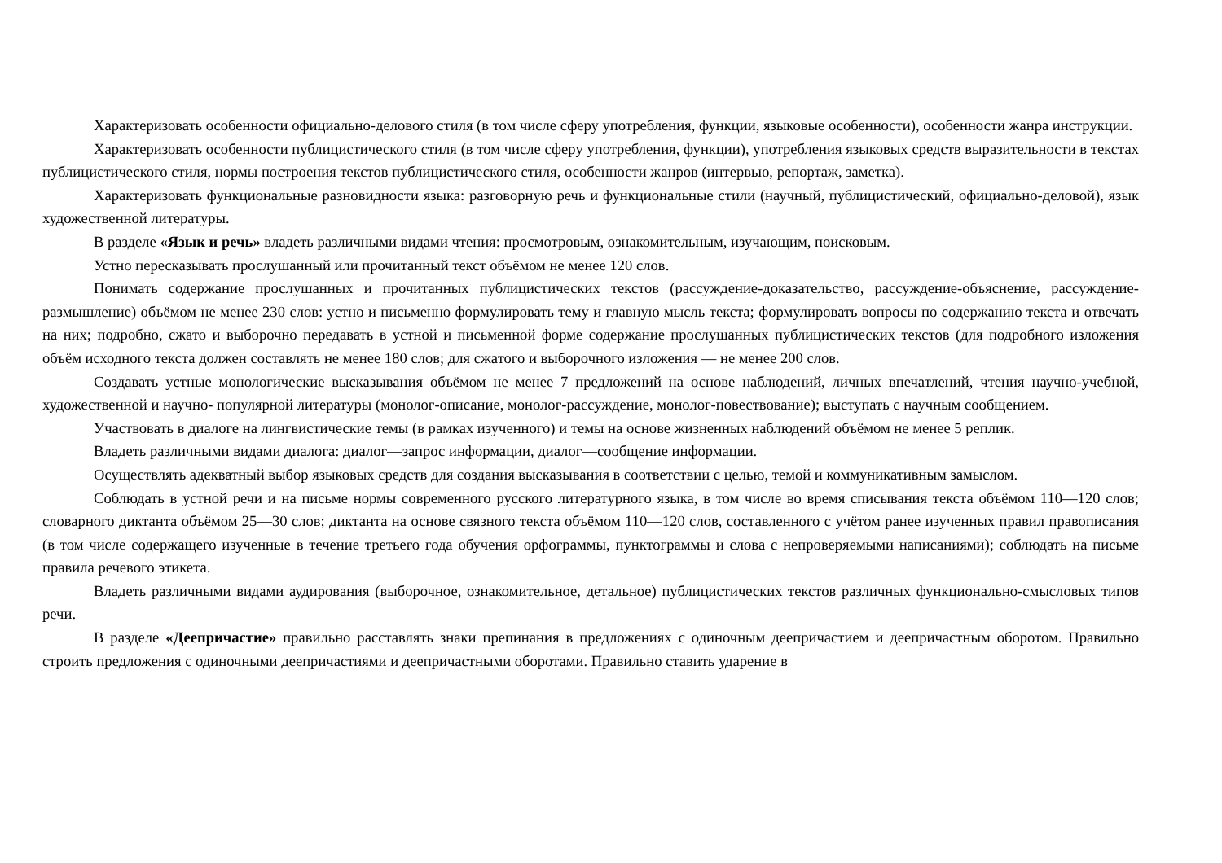Характеризовать особенности официально-делового стиля (в том числе сферу употребления, функции, языковые особенности), особенности жанра инструкции.
Характеризовать особенности публицистического стиля (в том числе сферу употребления, функции), употребления языковых средств выразительности в текстах публицистического стиля, нормы построения текстов публицистического стиля, особенности жанров (интервью, репортаж, заметка).
Характеризовать функциональные разновидности языка: разговорную речь и функциональные стили (научный, публицистический, официально-деловой), язык художественной литературы.
В разделе «Язык и речь» владеть различными видами чтения: просмотровым, ознакомительным, изучающим, поисковым.
Устно пересказывать прослушанный или прочитанный текст объёмом не менее 120 слов.
Понимать содержание прослушанных и прочитанных публицистических текстов (рассуждение-доказательство, рассуждение-объяснение, рассуждение-размышление) объёмом не менее 230 слов: устно и письменно формулировать тему и главную мысль текста; формулировать вопросы по содержанию текста и отвечать на них; подробно, сжато и выборочно передавать в устной и письменной форме содержание прослушанных публицистических текстов (для подробного изложения объём исходного текста должен составлять не менее 180 слов; для сжатого и выборочного изложения — не менее 200 слов.
Создавать устные монологические высказывания объёмом не менее 7 предложений на основе наблюдений, личных впечатлений, чтения научно-учебной, художественной и научно- популярной литературы (монолог-описание, монолог-рассуждение, монолог-повествование); выступать с научным сообщением.
Участвовать в диалоге на лингвистические темы (в рамках изученного) и темы на основе жизненных наблюдений объёмом не менее 5 реплик.
Владеть различными видами диалога: диалог—запрос информации, диалог—сообщение информации.
Осуществлять адекватный выбор языковых средств для создания высказывания в соответствии с целью, темой и коммуникативным замыслом.
Соблюдать в устной речи и на письме нормы современного русского литературного языка, в том числе во время списывания текста объёмом 110—120 слов; словарного диктанта объёмом 25—30 слов; диктанта на основе связного текста объёмом 110—120 слов, составленного с учётом ранее изученных правил правописания (в том числе содержащего изученные в течение третьего года обучения орфограммы, пунктограммы и слова с непроверяемыми написаниями); соблюдать на письме правила речевого этикета.
Владеть различными видами аудирования (выборочное, ознакомительное, детальное) публицистических текстов различных функционально-смысловых типов речи.
В разделе «Деепричастие» правильно расставлять знаки препинания в предложениях с одиночным деепричастием и деепричастным оборотом. Правильно строить предложения с одиночными деепричастиями и деепричастными оборотами. Правильно ставить ударение в